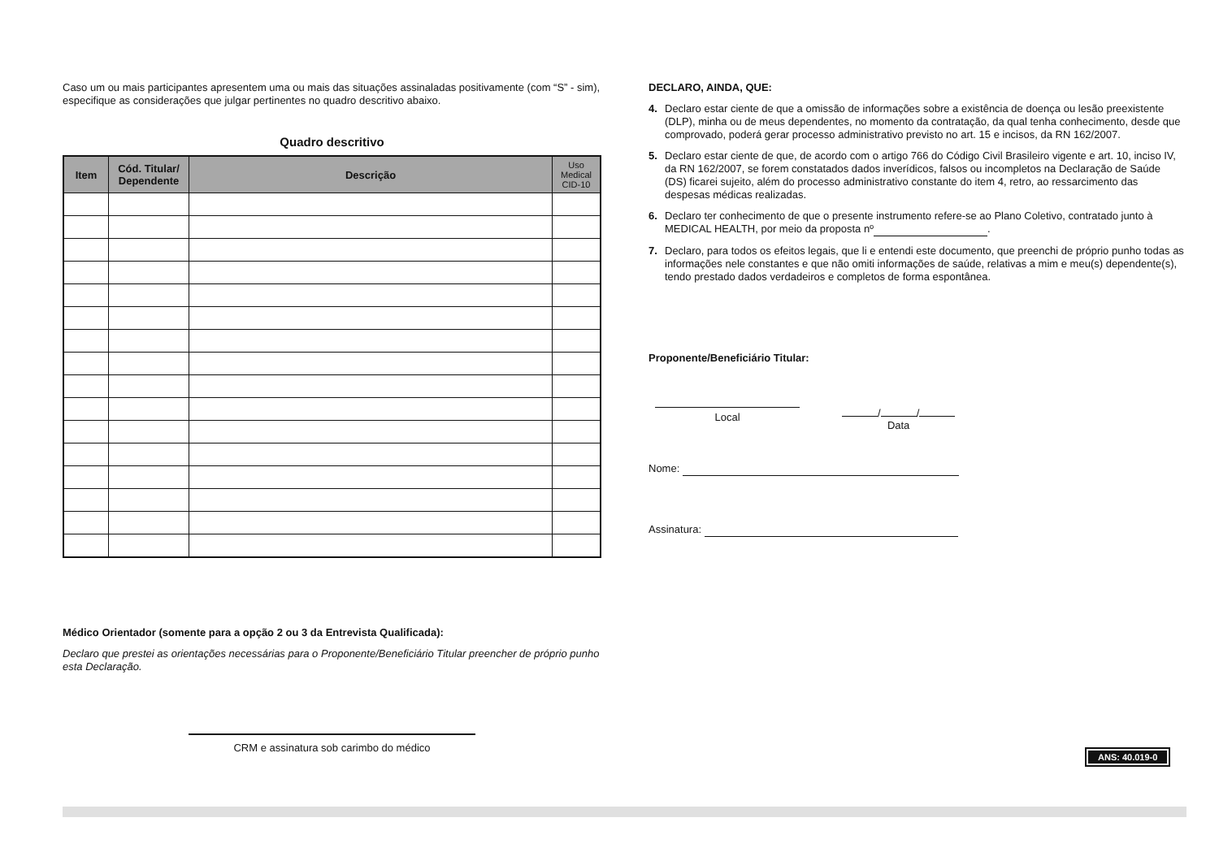Caso um ou mais participantes apresentem uma ou mais das situações assinaladas positivamente (com “S” - sim), especifique as considerações que julgar pertinentes no quadro descritivo abaixo.
Quadro descritivo
| Item | Cód. Titular/ Dependente | Descrição | Uso Medical CID-10 |
| --- | --- | --- | --- |
Médico Orientador (somente para a opção 2 ou 3 da Entrevista Qualificada):
Declaro que prestei as orientações necessárias para o Proponente/Beneficiário Titular preencher de próprio punho esta Declaração.
CRM e assinatura sob carimbo do médico
DECLARO, AINDA, QUE:
4. Declaro estar ciente de que a omissão de informações sobre a existência de doença ou lesão preexistente (DLP), minha ou de meus dependentes, no momento da contratação, da qual tenha conhecimento, desde que comprovado, poderá gerar processo administrativo previsto no art. 15 e incisos, da RN 162/2007.
5. Declaro estar ciente de que, de acordo com o artigo 766 do Código Civil Brasileiro vigente e art. 10, inciso IV, da RN 162/2007, se forem constatados dados inverídicos, falsos ou incompletos na Declaração de Saúde (DS) ficarei sujeito, além do processo administrativo constante do item 4, retro, ao ressarcimento das despesas médicas realizadas.
6. Declaro ter conhecimento de que o presente instrumento refere-se ao Plano Coletivo, contratado junto à MEDICAL HEALTH, por meio da proposta nº .
7. Declaro, para todos os efeitos legais, que li e entendi este documento, que preenchi de próprio punho todas as informações nele constantes e que não omiti informações de saúde, relativas a mim e meu(s) dependente(s), tendo prestado dados verdadeiros e completos de forma espontânea.
Proponente/Beneficiário Titular:
Local
/ /
Data
Nome:
Assinatura:
ANS: 40.019-0